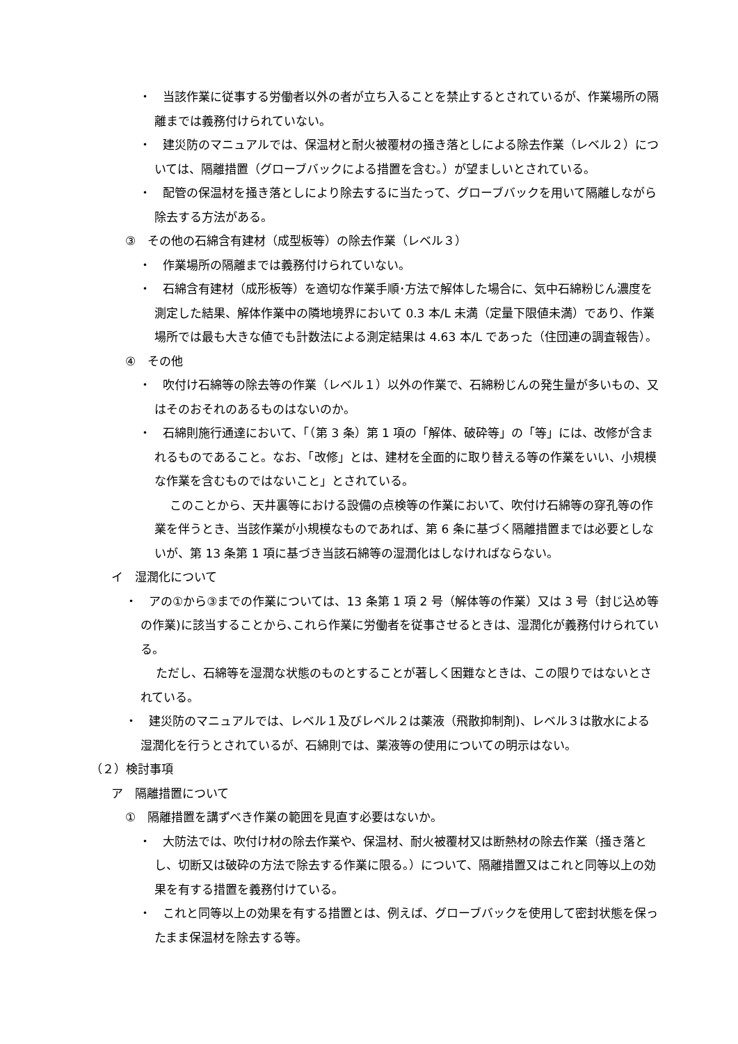・　当該作業に従事する労働者以外の者が立ち入ることを禁止するとされているが、作業場所の隔離までは義務付けられていない。
・　建災防のマニュアルでは、保温材と耐火被覆材の掻き落としによる除去作業（レベル２）については、隔離措置（グローブバックによる措置を含む。）が望ましいとされている。
・　配管の保温材を掻き落としにより除去するに当たって、グローブバックを用いて隔離しながら除去する方法がある。
③　その他の石綿含有建材（成型板等）の除去作業（レベル３）
・　作業場所の隔離までは義務付けられていない。
・　石綿含有建材（成形板等）を適切な作業手順･方法で解体した場合に、気中石綿粉じん濃度を測定した結果、解体作業中の隣地境界において 0.3 本/L 未満（定量下限値未満）であり、作業場所では最も大きな値でも計数法による測定結果は 4.63 本/L であった（住団連の調査報告）。
④　その他
・　吹付け石綿等の除去等の作業（レベル１）以外の作業で、石綿粉じんの発生量が多いもの、又はそのおそれのあるものはないのか。
・　石綿則施行通達において、「（第 3 条）第 1 項の「解体、破砕等」の「等」には、改修が含まれるものであること。なお、「改修」とは、建材を全面的に取り替える等の作業をいい、小規模な作業を含むものではないこと」とされている。
このことから、天井裏等における設備の点検等の作業において、吹付け石綿等の穿孔等の作業を伴うとき、当該作業が小規模なものであれば、第 6 条に基づく隔離措置までは必要としないが、第 13 条第 1 項に基づき当該石綿等の湿潤化はしなければならない。
イ　湿潤化について
・　アの①から③までの作業については、13 条第 1 項 2 号（解体等の作業）又は 3 号（封じ込め等の作業)に該当することから､これら作業に労働者を従事させるときは、湿潤化が義務付けられている。
ただし、石綿等を湿潤な状態のものとすることが著しく困難なときは、この限りではないとされている。
・　建災防のマニュアルでは、レベル１及びレベル２は薬液（飛散抑制剤)、レベル３は散水による湿潤化を行うとされているが、石綿則では、薬液等の使用についての明示はない。
（２）検討事項
ア　隔離措置について
①　隔離措置を講ずべき作業の範囲を見直す必要はないか。
・　大防法では、吹付け材の除去作業や、保温材、耐火被覆材又は断熱材の除去作業（掻き落とし、切断又は破砕の方法で除去する作業に限る。）について、隔離措置又はこれと同等以上の効果を有する措置を義務付けている。
・　これと同等以上の効果を有する措置とは、例えば、グローブバックを使用して密封状態を保ったまま保温材を除去する等。